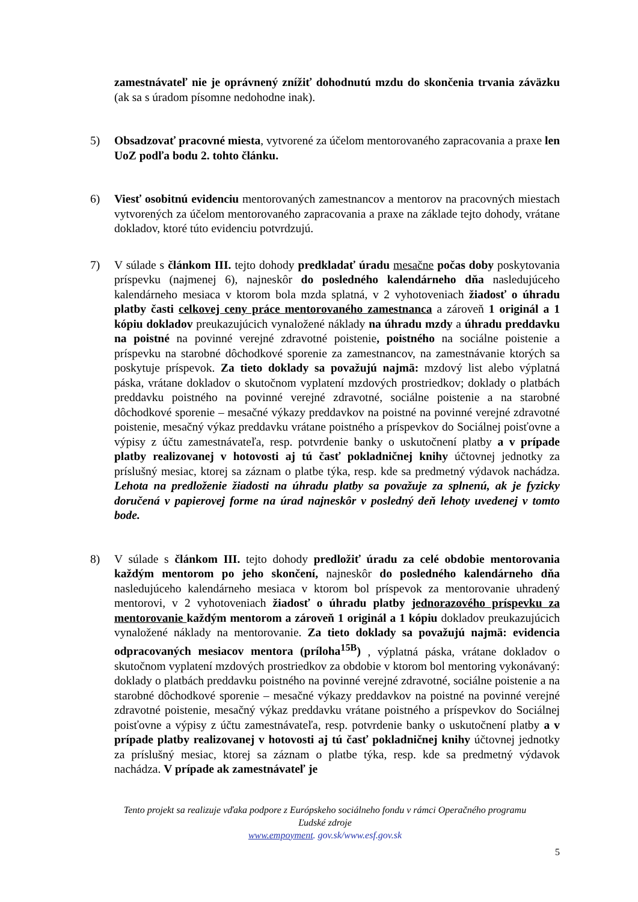zamestnávateľ nie je oprávnený znížiť dohodnutú mzdu do skončenia trvania záväzku (ak sa s úradom písomne nedohodne inak).
5) Obsadzovať pracovné miesta, vytvorené za účelom mentorovaného zapracovania a praxe len UoZ podľa bodu 2. tohto článku.
6) Viesť osobitnú evidenciu mentorovaných zamestnancov a mentorov na pracovných miestach vytvorených za účelom mentorovaného zapracovania a praxe na základe tejto dohody, vrátane dokladov, ktoré túto evidenciu potvrdzujú.
7) V súlade s článkom III. tejto dohody predkladať úradu mesačne počas doby poskytovania príspevku (najmenej 6), najneskôr do posledného kalendárneho dňa nasledujúceho kalendárneho mesiaca v ktorom bola mzda splatná, v 2 vyhotoveniach žiadosť o úhradu platby časti celkovej ceny práce mentorovaného zamestnanca a zároveň 1 originál a 1 kópiu dokladov preukazujúcich vynaložené náklady na úhradu mzdy a úhradu preddavku na poistné na povinné verejné zdravotné poistenie, poistného na sociálne poistenie a príspevku na starobné dôchodkové sporenie za zamestnancov, na zamestnávanie ktorých sa poskytuje príspevok. Za tieto doklady sa považujú najmä: mzdový list alebo výplatná páska, vrátane dokladov o skutočnom vyplatení mzdových prostriedkov; doklady o platbách preddavku poistného na povinné verejné zdravotné, sociálne poistenie a na starobné dôchodkové sporenie – mesačné výkazy preddavkov na poistné na povinné verejné zdravotné poistenie, mesačný výkaz preddavku vrátane poistného a príspevkov do Sociálnej poisťovne a výpisy z účtu zamestnávateľa, resp. potvrdenie banky o uskutočnení platby a v prípade platby realizovanej v hotovosti aj tú časť pokladničnej knihy účtovnej jednotky za príslušný mesiac, ktorej sa záznam o platbe týka, resp. kde sa predmetný výdavok nachádza. Lehota na predloženie žiadosti na úhradu platby sa považuje za splnenú, ak je fyzicky doručená v papierovej forme na úrad najneskôr v posledný deň lehoty uvedenej v tomto bode.
8) V súlade s článkom III. tejto dohody predložiť úradu za celé obdobie mentorovania každým mentorom po jeho skončení, najneskôr do posledného kalendárneho dňa nasledujúceho kalendárneho mesiaca v ktorom bol príspevok za mentorovanie uhradený mentorovi, v 2 vyhotoveniach žiadosť o úhradu platby jednorazového príspevku za mentorovanie každým mentorom a zároveň 1 originál a 1 kópiu dokladov preukazujúcich vynaložené náklady na mentorovanie. Za tieto doklady sa považujú najmä: evidencia odpracovaných mesiacov mentora (príloha<sup>15B</sup>) , výplatná páska, vrátane dokladov o skutočnom vyplatení mzdových prostriedkov za obdobie v ktorom bol mentoring vykonávaný: doklady o platbách preddavku poistného na povinné verejné zdravotné, sociálne poistenie a na starobné dôchodkové sporenie – mesačné výkazy preddavkov na poistné na povinné verejné zdravotné poistenie, mesačný výkaz preddavku vrátane poistného a príspevkov do Sociálnej poisťovne a výpisy z účtu zamestnávateľa, resp. potvrdenie banky o uskutočnení platby a v prípade platby realizovanej v hotovosti aj tú časť pokladničnej knihy účtovnej jednotky za príslušný mesiac, ktorej sa záznam o platbe týka, resp. kde sa predmetný výdavok nachádza. V prípade ak zamestnávateľ je
Tento projekt sa realizuje vďaka podpore z Európskeho sociálneho fondu v rámci Operačného programu
Ľudské zdroje
www.empoyment. gov.sk/www.esf.gov.sk
5